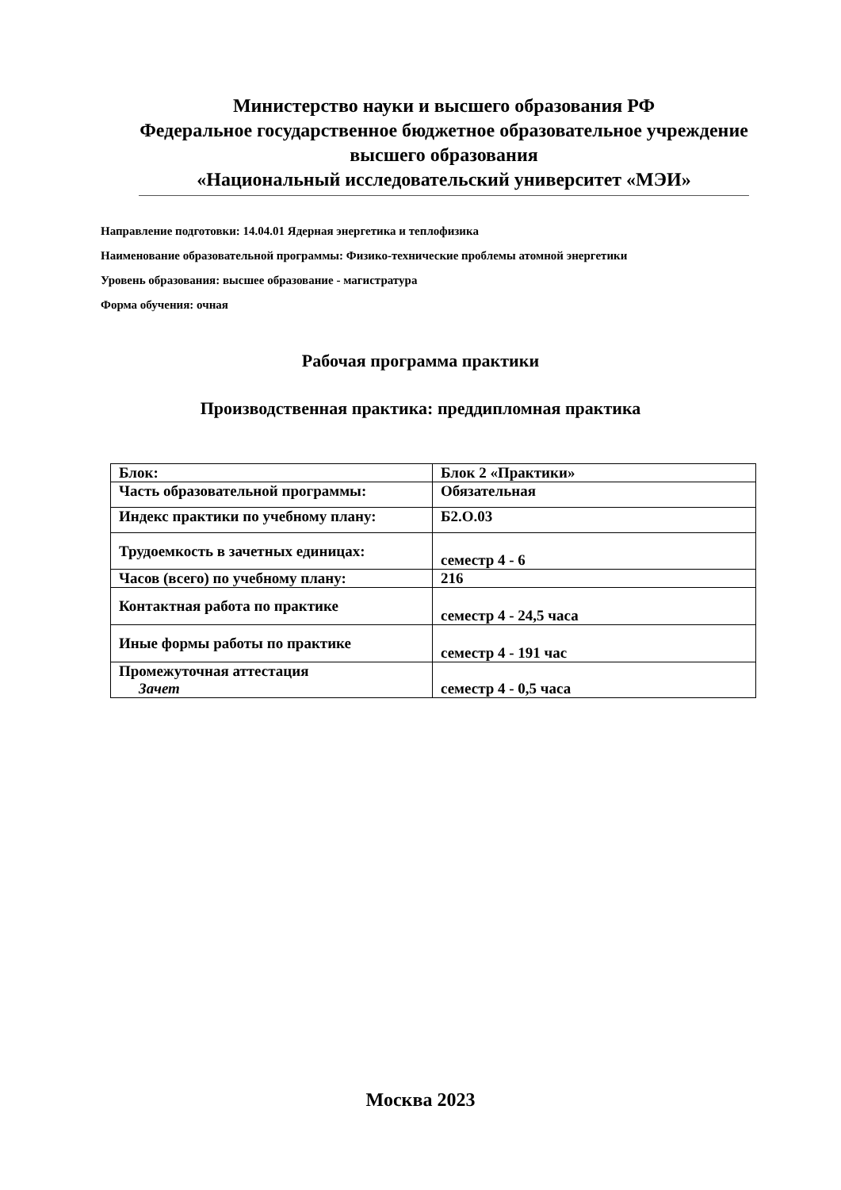Министерство науки и высшего образования РФ
Федеральное государственное бюджетное образовательное учреждение
высшего образования
«Национальный исследовательский университет «МЭИ»
Направление подготовки: 14.04.01 Ядерная энергетика и теплофизика
Наименование образовательной программы: Физико-технические проблемы атомной энергетики
Уровень образования: высшее образование - магистратура
Форма обучения: очная
Рабочая программа практики
Производственная практика: преддипломная практика
| Блок: | Блок 2 «Практики» |
| Часть образовательной программы: | Обязательная |
| Индекс практики по учебному плану: | Б2.О.03 |
| Трудоемкость в зачетных единицах: | семестр 4 - 6 |
| Часов (всего) по учебному плану: | 216 |
| Контактная работа по практике | семестр 4 - 24,5 часа |
| Иные формы работы по практике | семестр 4 - 191 час |
| Промежуточная аттестация Зачет | семестр 4 - 0,5 часа |
Москва 2023